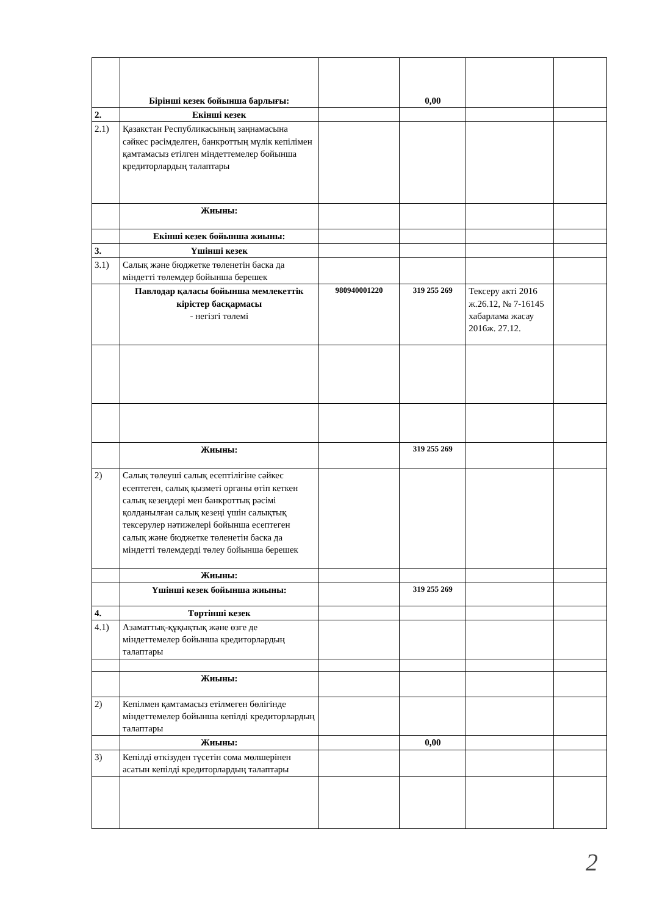| | Бірінші кезек бойынша барлығы: | | 0,00 | | |
| 2. | Екінші кезек | | | | |
| 2.1) | Қазакстан Республикасының заңнамасына сәйкес рәсімделген, банкроттың мүлік кепілімен қамтамасыз етілген міндеттемелер бойынша кредиторлардың талаптары | | | | |
| | Жиыны: | | | | |
| | Екінші кезек бойынша жиыны: | | | | |
| 3. | Үшінші кезек | | | | |
| 3.1) | Салық және бюджетке төленетін баска да міндетті төлемдер бойынша берешек | | | | |
| | Павлодар қаласы бойынша мемлекеттік кірістер басқармасы - негізгі төлемі | 980940001220 | 319 255 269 | Тексеру акті 2016 ж.26.12, № 7-16145 хабарлама жасау 2016ж. 27.12. | |
| | Жиыны: | | 319 255 269 | | |
| 2) | Салық төлеуші салық есептілігіне сәйкес есептеген, салық қызметі органы өтіп кеткен салық кезеңдері мен банкроттық рәсімі қолданылған салық кезеңі үшін салықтық тексерулер нәтижелері бойынша есептеген салық және бюджетке төленетін баска да міндетті төлемдерді төлеу бойынша берешек | | | | |
| | Жиыны: | | | | |
| | Үшінші кезек бойынша жиыны: | | 319 255 269 | | |
| 4. | Төртінші кезек | | | | |
| 4.1) | Азаматтық-құқықтық және өзге де міндеттемелер бойынша кредиторлардың талаптары | | | | |
| | Жиыны: | | | | |
| 2) | Кепілмен қамтамасыз етілмеген бөлігінде міндеттемелер бойынша кепілді кредиторлардың талаптары | | | | |
| | Жиыны: | | 0,00 | | |
| 3) | Кепілді өткізуден түсетін сома мөлшерінен асатын кепілді кредиторлардың талаптары | | | | |
2